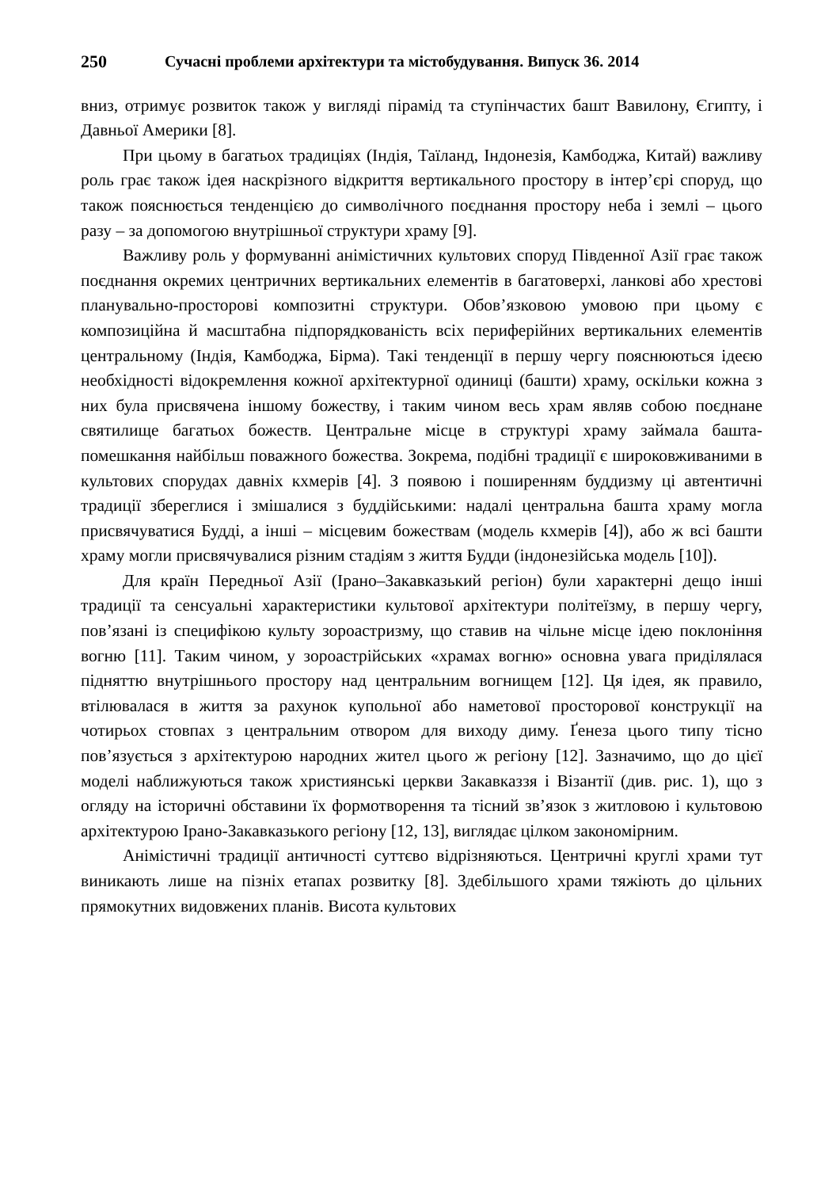250 Сучасні проблеми архітектури та містобудування. Випуск 36. 2014
вниз, отримує розвиток також у вигляді пірамід та ступінчастих башт Вавилону, Єгипту, і Давньої Америки [8].
При цьому в багатьох традиціях (Індія, Таїланд, Індонезія, Камбоджа, Китай) важливу роль грає також ідея наскрізного відкриття вертикального простору в інтер’єрі споруд, що також пояснюється тенденцією до символічного поєднання простору неба і землі – цього разу – за допомогою внутрішньої структури храму [9].
Важливу роль у формуванні анімістичних культових споруд Південної Азії грає також поєднання окремих центричних вертикальних елементів в багатоверхі, ланкові або хрестові планувально-просторові композитні структури. Обов’язковою умовою при цьому є композиційна й масштабна підпорядкованість всіх периферійних вертикальних елементів центральному (Індія, Камбоджа, Бірма). Такі тенденції в першу чергу пояснюються ідеєю необхідності відокремлення кожної архітектурної одиниці (башти) храму, оскільки кожна з них була присвячена іншому божеству, і таким чином весь храм являв собою поєднане святилище багатьох божеств. Центральне місце в структурі храму займала башта-помешкання найбільш поважного божества. Зокрема, подібні традиції є широковживаними в культових спорудах давніх кхмерів [4]. З появою і поширенням буддизму ці автентичні традиції збереглися і змішалися з буддійськими: надалі центральна башта храму могла присвячуватися Будді, а інші – місцевим божествам (модель кхмерів [4]), або ж всі башти храму могли присвячувалися різним стадіям з життя Будди (індонезійська модель [10]).
Для країн Передньої Азії (Ірано–Закавказький регіон) були характерні дещо інші традиції та сенсуальні характеристики культової архітектури політеїзму, в першу чергу, пов’язані із специфікою культу зороастризму, що ставив на чільне місце ідею поклоніння вогню [11]. Таким чином, у зороастрійських «храмах вогню» основна увага приділялася підняттю внутрішнього простору над центральним вогнищем [12]. Ця ідея, як правило, втілювалася в життя за рахунок купольної або наметової просторової конструкції на чотирьох стовпах з центральним отвором для виходу диму. Ґенеза цього типу тісно пов’язується з архітектурою народних жител цього ж регіону [12]. Зазначимо, що до цієї моделі наближуються також християнські церкви Закавказзя і Візантії (див. рис. 1), що з огляду на історичні обставини їх формотворення та тісний зв’язок з житловою і культовою архітектурою Ірано-Закавказького регіону [12, 13], виглядає цілком закономірним.
Анімістичні традиції античності суттєво відрізняються. Центричні круглі храми тут виникають лише на пізніх етапах розвитку [8]. Здебільшого храми тяжіють до цільних прямокутних видовжених планів. Висота культових